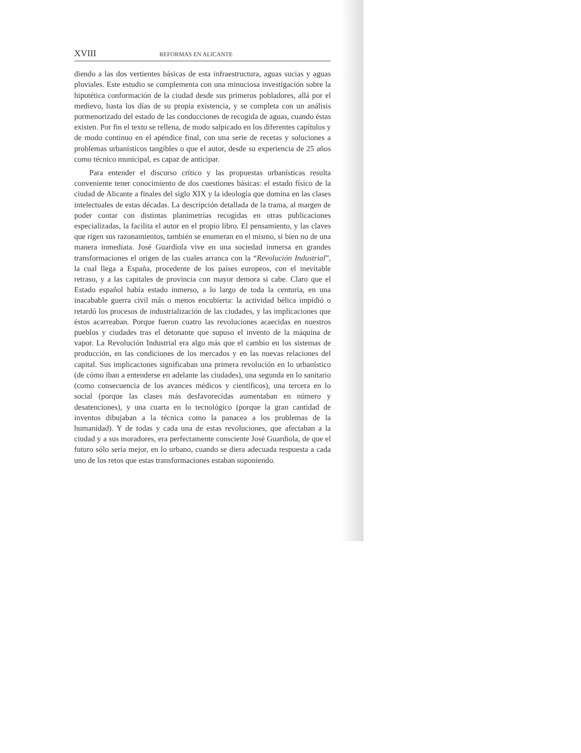XVIII REFORMAS EN ALICANTE
diendo a las dos vertientes básicas de esta infraestructura, aguas sucias y aguas pluviales. Este estudio se complementa con una minuciosa investigación sobre la hipotética conformación de la ciudad desde sus primeros pobladores, allá por el medievo, hasta los días de su propia existencia, y se completa con un análisis pormenorizado del estado de las conducciones de recogida de aguas, cuando éstas existen. Por fin el texto se rellena, de modo salpicado en los diferentes capítulos y de modo continuo en el apéndice final, con una serie de recetas y soluciones a problemas urbanísticos tangibles o que el autor, desde su experiencia de 25 años como técnico municipal, es capaz de anticipar.
Para entender el discurso crítico y las propuestas urbanísticas resulta conveniente tener conocimiento de dos cuestiones básicas: el estado físico de la ciudad de Alicante a finales del siglo XIX y la ideología que domina en las clases intelectuales de estas décadas. La descripción detallada de la trama, al margen de poder contar con distintas planimetrías recogidas en otras publicaciones especializadas, la facilita el autor en el propio libro. El pensamiento, y las claves que rigen sus razonamientos, también se enumeran en el mismo, si bien no de una manera inmediata. José Guardiola vive en una sociedad inmersa en grandes transformaciones el origen de las cuales arranca con la “Revolución Industrial”, la cual llega a España, procedente de los países europeos, con el inevitable retraso, y a las capitales de provincia con mayor demora si cabe. Claro que el Estado español había estado inmerso, a lo largo de toda la centuria, en una inacabable guerra civil más o menos encubierta: la actividad bélica impidió o retardó los procesos de industrialización de las ciudades, y las implicaciones que éstos acarreaban. Porque fueron cuatro las revoluciones acaecidas en nuestros pueblos y ciudades tras el detonante que supuso el invento de la máquina de vapor. La Revolución Industrial era algo más que el cambio en los sistemas de producción, en las condiciones de los mercados y en las nuevas relaciones del capital. Sus implicaciones significaban una primera revolución en lo urbanístico (de cómo iban a entenderse en adelante las ciudades), una segunda en lo sanitario (como consecuencia de los avances médicos y científicos), una tercera en lo social (porque las clases más desfavorecidas aumentaban en número y desatenciones), y una cuarta en lo tecnológico (porque la gran cantidad de inventos dibujaban a la técnica como la panacea a los problemas de la humanidad). Y de todas y cada una de estas revoluciones, que afectaban a la ciudad y a sus moradores, era perfectamente consciente José Guardiola, de que el futuro sólo sería mejor, en lo urbano, cuando se diera adecuada respuesta a cada uno de los retos que estas transformaciones estaban suponiendo.